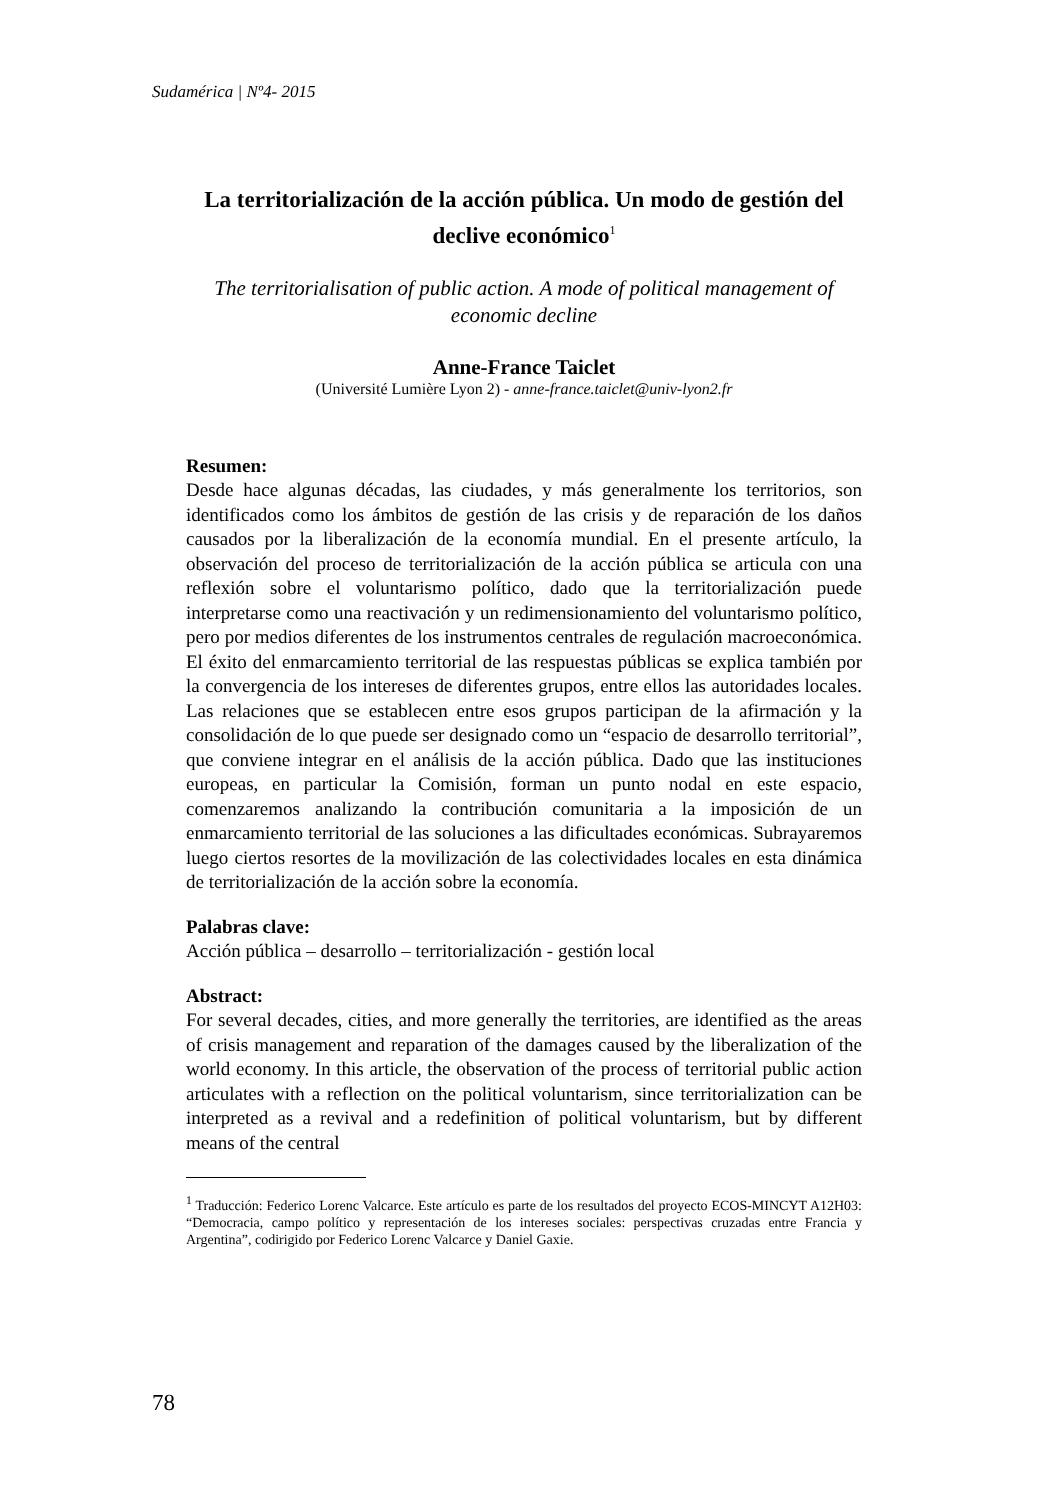Sudamérica | Nº4- 2015
La territorialización de la acción pública. Un modo de gestión del declive económico<sup>1</sup>
The territorialisation of public action. A mode of political management of economic decline
Anne-France Taiclet
(Université Lumière Lyon 2) - anne-france.taiclet@univ-lyon2.fr
Resumen:
Desde hace algunas décadas, las ciudades, y más generalmente los territorios, son identificados como los ámbitos de gestión de las crisis y de reparación de los daños causados por la liberalización de la economía mundial. En el presente artículo, la observación del proceso de territorialización de la acción pública se articula con una reflexión sobre el voluntarismo político, dado que la territorialización puede interpretarse como una reactivación y un redimensionamiento del voluntarismo político, pero por medios diferentes de los instrumentos centrales de regulación macroeconómica. El éxito del enmarcamiento territorial de las respuestas públicas se explica también por la convergencia de los intereses de diferentes grupos, entre ellos las autoridades locales. Las relaciones que se establecen entre esos grupos participan de la afirmación y la consolidación de lo que puede ser designado como un “espacio de desarrollo territorial”, que conviene integrar en el análisis de la acción pública. Dado que las instituciones europeas, en particular la Comisión, forman un punto nodal en este espacio, comenzaremos analizando la contribución comunitaria a la imposición de un enmarcamiento territorial de las soluciones a las dificultades económicas. Subrayaremos luego ciertos resortes de la movilización de las colectividades locales en esta dinámica de territorialización de la acción sobre la economía.
Palabras clave:
Acción pública – desarrollo – territorialización - gestión local
Abstract:
For several decades, cities, and more generally the territories, are identified as the areas of crisis management and reparation of the damages caused by the liberalization of the world economy. In this article, the observation of the process of territorial public action articulates with a reflection on the political voluntarism, since territorialization can be interpreted as a revival and a redefinition of political voluntarism, but by different means of the central
<sup>1</sup> Traducción: Federico Lorenc Valcarce. Este artículo es parte de los resultados del proyecto ECOS-MINCYT A12H03: “Democracia, campo político y representación de los intereses sociales: perspectivas cruzadas entre Francia y Argentina”, codirigido por Federico Lorenc Valcarce y Daniel Gaxie.
78